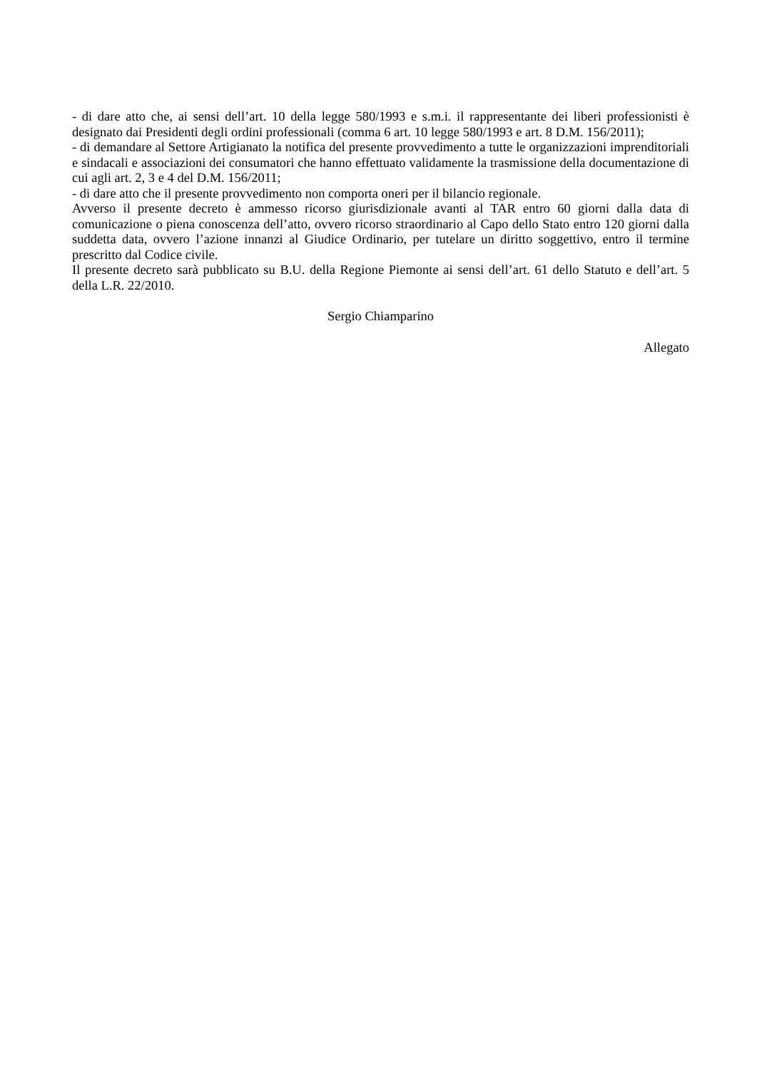- di dare atto che, ai sensi dell’art. 10 della legge 580/1993 e s.m.i. il rappresentante dei liberi professionisti è designato dai Presidenti degli ordini professionali (comma 6 art. 10 legge 580/1993 e art. 8 D.M. 156/2011);
- di demandare al Settore Artigianato la notifica del presente provvedimento a tutte le organizzazioni imprenditoriali e sindacali e associazioni dei consumatori che hanno effettuato validamente la trasmissione della documentazione di cui agli art. 2, 3 e 4 del D.M. 156/2011;
- di dare atto che il presente provvedimento non comporta oneri per il bilancio regionale.
Avverso il presente decreto è ammesso ricorso giurisdizionale avanti al TAR entro 60 giorni dalla data di comunicazione o piena conoscenza dell’atto, ovvero ricorso straordinario al Capo dello Stato entro 120 giorni dalla suddetta data, ovvero l’azione innanzi al Giudice Ordinario, per tutelare un diritto soggettivo, entro il termine prescritto dal Codice civile.
Il presente decreto sarà pubblicato su B.U. della Regione Piemonte ai sensi dell’art. 61 dello Statuto e dell’art. 5 della L.R. 22/2010.
Sergio Chiamparino
Allegato